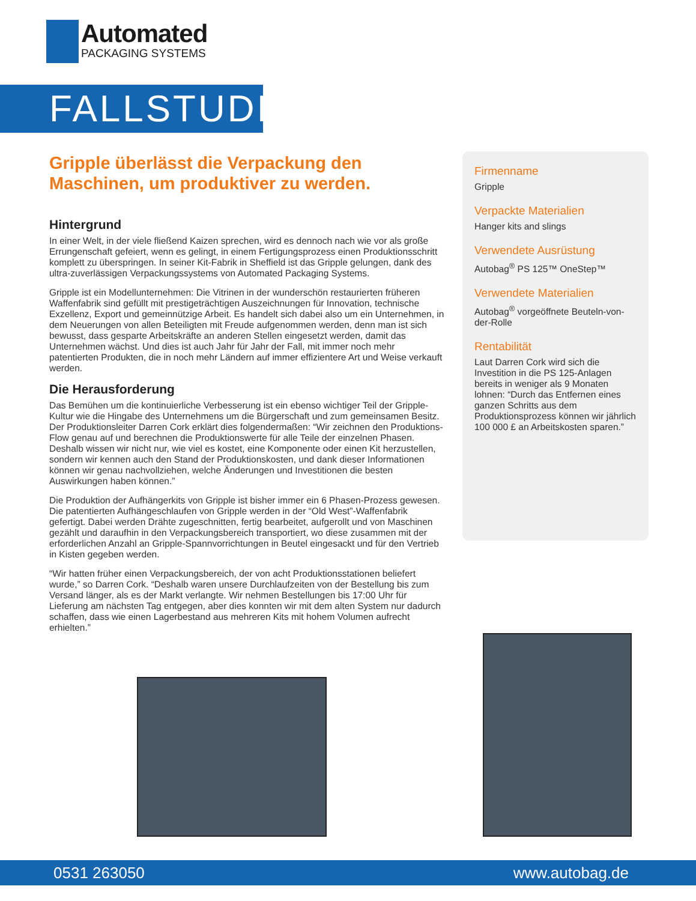Automated
PACKAGING SYSTEMS
FALLSTUDIE
Gripple überlässt die Verpackung den Maschinen, um produktiver zu werden.
Hintergrund
In einer Welt, in der viele fließend Kaizen sprechen, wird es dennoch nach wie vor als große Errungenschaft gefeiert, wenn es gelingt, in einem Fertigungsprozess einen Produktionsschritt komplett zu überspringen. In seiner Kit-Fabrik in Sheffield ist das Gripple gelungen, dank des ultra-zuverlässigen Verpackungssystems von Automated Packaging Systems.
Gripple ist ein Modellunternehmen: Die Vitrinen in der wunderschön restaurierten früheren Waffenfabrik sind gefüllt mit prestigeträchtigen Auszeichnungen für Innovation, technische Exzellenz, Export und gemeinnützige Arbeit. Es handelt sich dabei also um ein Unternehmen, in dem Neuerungen von allen Beteiligten mit Freude aufgenommen werden, denn man ist sich bewusst, dass gesparte Arbeitskräfte an anderen Stellen eingesetzt werden, damit das Unternehmen wächst. Und dies ist auch Jahr für Jahr der Fall, mit immer noch mehr patentierten Produkten, die in noch mehr Ländern auf immer effizientere Art und Weise verkauft werden.
Die Herausforderung
Das Bemühen um die kontinuierliche Verbesserung ist ein ebenso wichtiger Teil der Gripple-Kultur wie die Hingabe des Unternehmens um die Bürgerschaft und zum gemeinsamen Besitz. Der Produktionsleiter Darren Cork erklärt dies folgendermaßen: “Wir zeichnen den Produktions-Flow genau auf und berechnen die Produktionswerte für alle Teile der einzelnen Phasen. Deshalb wissen wir nicht nur, wie viel es kostet, eine Komponente oder einen Kit herzustellen, sondern wir kennen auch den Stand der Produktionskosten, und dank dieser Informationen können wir genau nachvollziehen, welche Änderungen und Investitionen die besten Auswirkungen haben können.”
Die Produktion der Aufhängerkits von Gripple ist bisher immer ein 6 Phasen-Prozess gewesen. Die patentierten Aufhängeschlaufen von Gripple werden in der “Old West”-Waffenfabrik gefertigt. Dabei werden Drähte zugeschnitten, fertig bearbeitet, aufgerollt und von Maschinen gezählt und daraufhin in den Verpackungsbereich transportiert, wo diese zusammen mit der erforderlichen Anzahl an Gripple-Spannvorrichtungen in Beutel eingesackt und für den Vertrieb in Kisten gegeben werden.
“Wir hatten früher einen Verpackungsbereich, der von acht Produktionsstationen beliefert wurde,” so Darren Cork. “Deshalb waren unsere Durchlaufzeiten von der Bestellung bis zum Versand länger, als es der Markt verlangte. Wir nehmen Bestellungen bis 17:00 Uhr für Lieferung am nächsten Tag entgegen, aber dies konnten wir mit dem alten System nur dadurch schaffen, dass wie einen Lagerbestand aus mehreren Kits mit hohem Volumen aufrecht erhielten.”
Firmenname
Gripple
Verpackte Materialien
Hanger kits and slings
Verwendete Ausrüstung
Autobag<sup>®</sup> PS 125™ OneStep™
Verwendete Materialien
Autobag<sup>®</sup> vorgeöffnete Beuteln-von-der-Rolle
Rentabilität
Laut Darren Cork wird sich die Investition in die PS 125-Anlagen bereits in weniger als 9 Monaten lohnen: “Durch das Entfernen eines ganzen Schritts aus dem Produktionsprozess können wir jährlich 100 000 £ an Arbeitskosten sparen.”
0531 263050 www.autobag.de